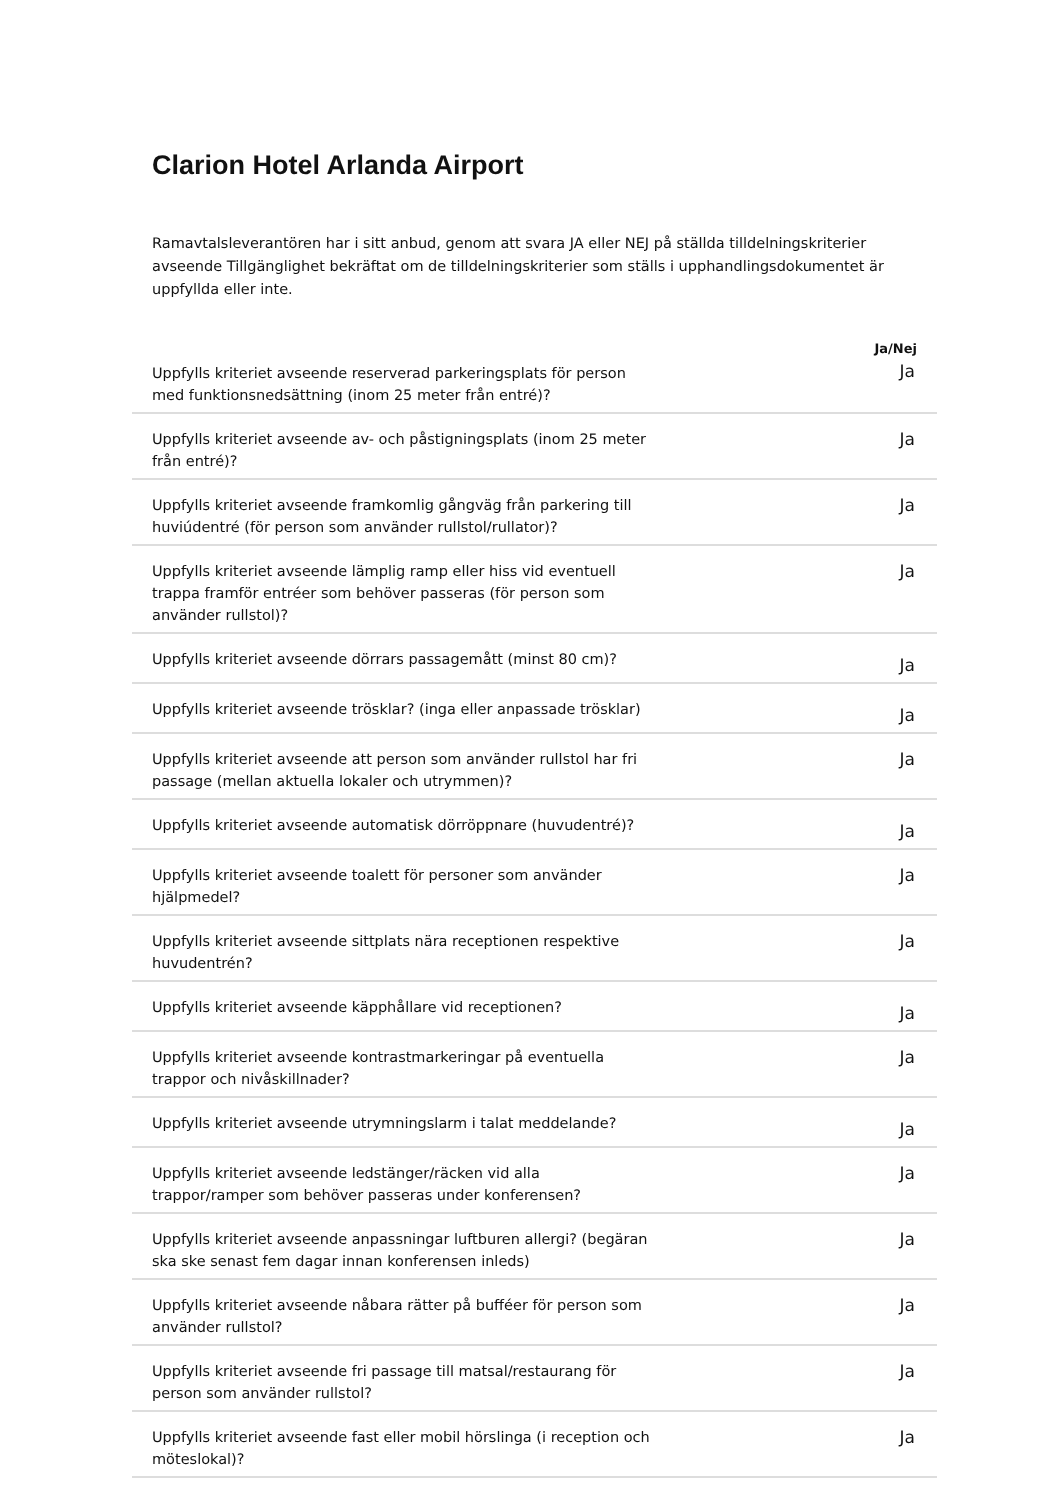Clarion Hotel Arlanda Airport
Ramavtalsleverantören har i sitt anbud, genom att svara JA eller NEJ på ställda tilldelningskriterier avseende Tillgänglighet bekräftat om de tilldelningskriterier som ställs i upphandlingsdokumentet är uppfyllda eller inte.
| | Ja/Nej |
| --- | --- |
| Uppfylls kriteriet avseende reserverad parkeringsplats för person med funktionsnedsättning (inom 25 meter från entré)? | Ja |
| Uppfylls kriteriet avseende av- och påstigningsplats (inom 25 meter från entré)? | Ja |
| Uppfylls kriteriet avseende framkomlig gångväg från parkering till huviúdentré (för person som använder rullstol/rullator)? | Ja |
| Uppfylls kriteriet avseende lämplig ramp eller hiss vid eventuell trappa framför entréer som behöver passeras (för person som använder rullstol)? | Ja |
| Uppfylls kriteriet avseende dörrars passagemått (minst 80 cm)? | Ja |
| Uppfylls kriteriet avseende trösklar? (inga eller anpassade trösklar) | Ja |
| Uppfylls kriteriet avseende att person som använder rullstol har fri passage (mellan aktuella lokaler och utrymmen)? | Ja |
| Uppfylls kriteriet avseende automatisk dörröppnare (huvudentré)? | Ja |
| Uppfylls kriteriet avseende toalett för personer som använder hjälpmedel? | Ja |
| Uppfylls kriteriet avseende sittplats nära receptionen respektive huvudentrén? | Ja |
| Uppfylls kriteriet avseende käpphållare vid receptionen? | Ja |
| Uppfylls kriteriet avseende kontrastmarkeringar på eventuella trappor och nivåskillnader? | Ja |
| Uppfylls kriteriet avseende utrymningslarm i talat meddelande? | Ja |
| Uppfylls kriteriet avseende ledstänger/räcken vid alla trappor/ramper som behöver passeras under konferensen? | Ja |
| Uppfylls kriteriet avseende anpassningar luftburen allergi? (begäran ska ske senast fem dagar innan konferensen inleds) | Ja |
| Uppfylls kriteriet avseende nåbara rätter på bufféer för person som använder rullstol? | Ja |
| Uppfylls kriteriet avseende fri passage till matsal/restaurang för person som använder rullstol? | Ja |
| Uppfylls kriteriet avseende fast eller mobil hörslinga (i reception och möteslokal)? | Ja |